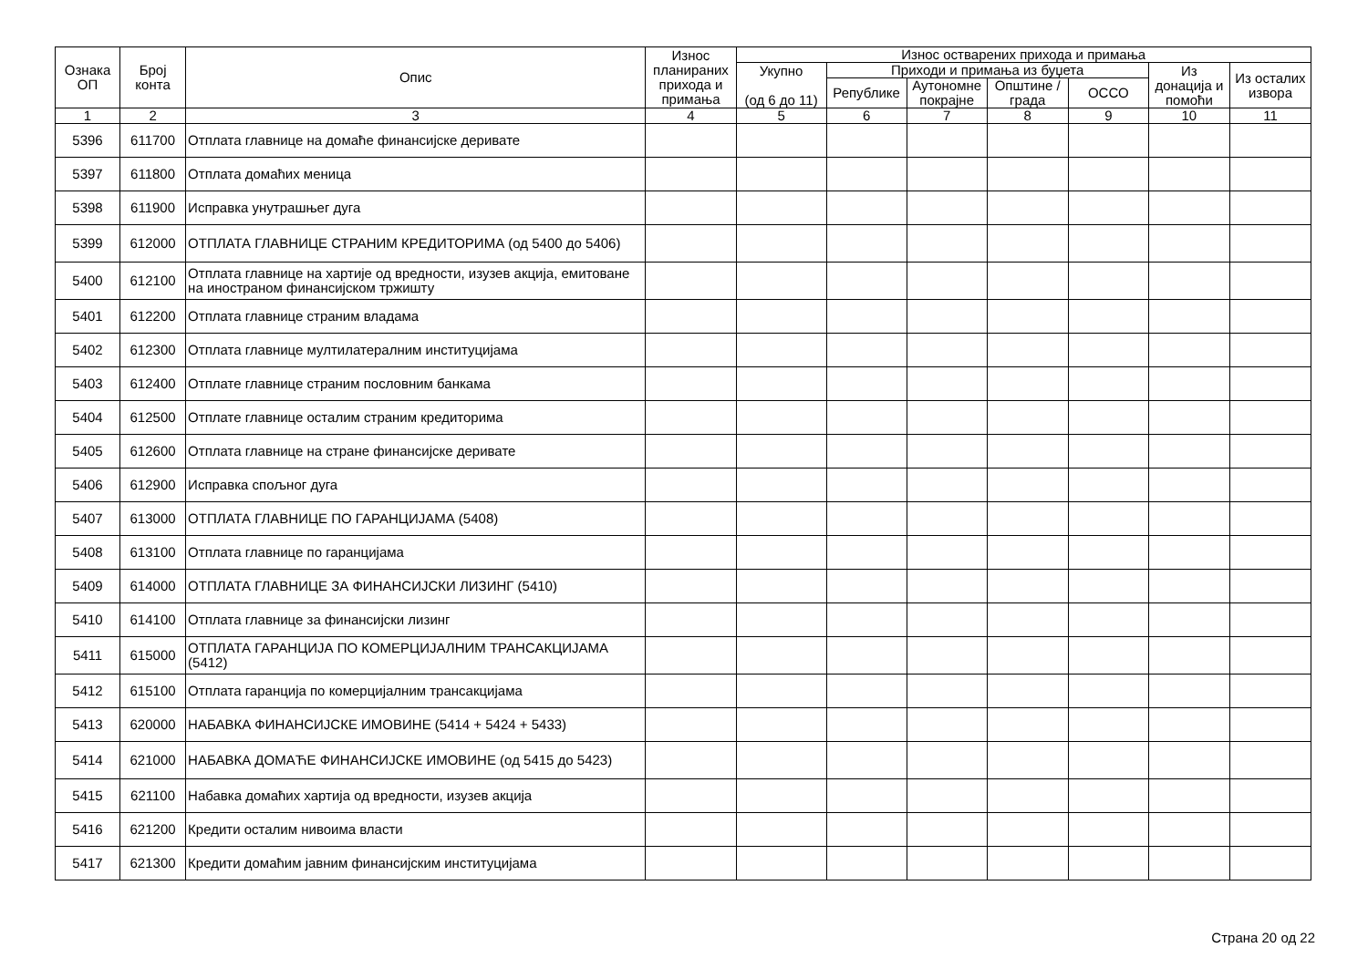| Ознака ОП | Број конта | Опис | Износ планираних прихода и примања | Износ остварених прихода и примања | | | | | | |
| --- | --- | --- | --- | --- | --- | --- | --- | --- | --- | --- |
| | | | | Укупно (од 6 до 11) | Приходи и примања из буџета | | | | Из донација и помоћи | Из осталих извора |
| | | | | | Републике | Аутономне покрајне | Општине / града | ОССО | | |
| 1 | 2 | 3 | 4 | 5 | 6 | 7 | 8 | 9 | 10 | 11 |
| 5396 | 611700 | Отплата главнице на домаће финансијске деривате | | | | | | | | |
| 5397 | 611800 | Отплата домаћих меница | | | | | | | | |
| 5398 | 611900 | Исправка унутрашњег дуга | | | | | | | | |
| 5399 | 612000 | ОТПЛАТА ГЛАВНИЦЕ СТРАНИМ КРЕДИТОРИМА (од 5400 до 5406) | | | | | | | | |
| 5400 | 612100 | Отплата главнице на хартије од вредности, изузев акција, емитоване на иностраном финансијском тржишту | | | | | | | | |
| 5401 | 612200 | Отплата главнице страним владама | | | | | | | | |
| 5402 | 612300 | Отплата главнице мултилатералним институцијама | | | | | | | | |
| 5403 | 612400 | Отплате главнице страним пословним банкама | | | | | | | | |
| 5404 | 612500 | Отплате главнице осталим страним кредиторима | | | | | | | | |
| 5405 | 612600 | Отплата главнице на стране финансијске деривате | | | | | | | | |
| 5406 | 612900 | Исправка спољног дуга | | | | | | | | |
| 5407 | 613000 | ОТПЛАТА ГЛАВНИЦЕ ПО ГАРАНЦИЈАМА (5408) | | | | | | | | |
| 5408 | 613100 | Отплата главнице по гаранцијама | | | | | | | | |
| 5409 | 614000 | ОТПЛАТА ГЛАВНИЦЕ ЗА ФИНАНСИЈСКИ ЛИЗИНГ (5410) | | | | | | | | |
| 5410 | 614100 | Отплата главнице за финансијски лизинг | | | | | | | | |
| 5411 | 615000 | ОТПЛАТА ГАРАНЦИЈА ПО КОМЕРЦИЈАЛНИМ ТРАНСАКЦИЈАМА (5412) | | | | | | | | |
| 5412 | 615100 | Отплата гаранција по комерцијалним трансакцијама | | | | | | | | |
| 5413 | 620000 | НАБАВКА ФИНАНСИЈСКЕ ИМОВИНЕ (5414 + 5424 + 5433) | | | | | | | | |
| 5414 | 621000 | НАБАВКА ДОМАЋЕ ФИНАНСИЈСКЕ ИМОВИНЕ (од 5415 до 5423) | | | | | | | | |
| 5415 | 621100 | Набавка домаћих хартија од вредности, изузев акција | | | | | | | | |
| 5416 | 621200 | Кредити осталим нивоима власти | | | | | | | | |
| 5417 | 621300 | Кредити домаћим јавним финансијским институцијама | | | | | | | | |
Страна 20 од 22